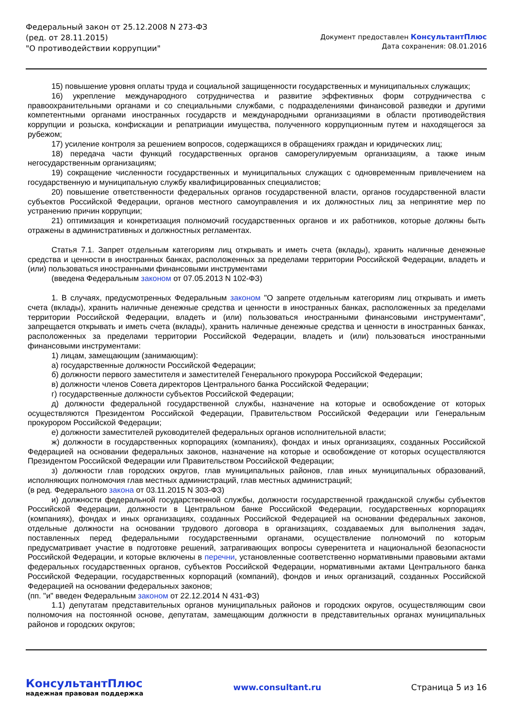Федеральный закон от 25.12.2008 N 273-ФЗ
(ред. от 28.11.2015)
"О противодействии коррупции"
Документ предоставлен КонсультантПлюс
Дата сохранения: 08.01.2016
15) повышение уровня оплаты труда и социальной защищенности государственных и муниципальных служащих;
16) укрепление международного сотрудничества и развитие эффективных форм сотрудничества с правоохранительными органами и со специальными службами, с подразделениями финансовой разведки и другими компетентными органами иностранных государств и международными организациями в области противодействия коррупции и розыска, конфискации и репатриации имущества, полученного коррупционным путем и находящегося за рубежом;
17) усиление контроля за решением вопросов, содержащихся в обращениях граждан и юридических лиц;
18) передача части функций государственных органов саморегулируемым организациям, а также иным негосударственным организациям;
19) сокращение численности государственных и муниципальных служащих с одновременным привлечением на государственную и муниципальную службу квалифицированных специалистов;
20) повышение ответственности федеральных органов государственной власти, органов государственной власти субъектов Российской Федерации, органов местного самоуправления и их должностных лиц за непринятие мер по устранению причин коррупции;
21) оптимизация и конкретизация полномочий государственных органов и их работников, которые должны быть отражены в административных и должностных регламентах.
Статья 7.1. Запрет отдельным категориям лиц открывать и иметь счета (вклады), хранить наличные денежные средства и ценности в иностранных банках, расположенных за пределами территории Российской Федерации, владеть и (или) пользоваться иностранными финансовыми инструментами
(введена Федеральным законом от 07.05.2013 N 102-ФЗ)
1. В случаях, предусмотренных Федеральным законом "О запрете отдельным категориям лиц открывать и иметь счета (вклады), хранить наличные денежные средства и ценности в иностранных банках, расположенных за пределами территории Российской Федерации, владеть и (или) пользоваться иностранными финансовыми инструментами", запрещается открывать и иметь счета (вклады), хранить наличные денежные средства и ценности в иностранных банках, расположенных за пределами территории Российской Федерации, владеть и (или) пользоваться иностранными финансовыми инструментами:
1) лицам, замещающим (занимающим):
а) государственные должности Российской Федерации;
б) должности первого заместителя и заместителей Генерального прокурора Российской Федерации;
в) должности членов Совета директоров Центрального банка Российской Федерации;
г) государственные должности субъектов Российской Федерации;
д) должности федеральной государственной службы, назначение на которые и освобождение от которых осуществляются Президентом Российской Федерации, Правительством Российской Федерации или Генеральным прокурором Российской Федерации;
е) должности заместителей руководителей федеральных органов исполнительной власти;
ж) должности в государственных корпорациях (компаниях), фондах и иных организациях, созданных Российской Федерацией на основании федеральных законов, назначение на которые и освобождение от которых осуществляются Президентом Российской Федерации или Правительством Российской Федерации;
з) должности глав городских округов, глав муниципальных районов, глав иных муниципальных образований, исполняющих полномочия глав местных администраций, глав местных администраций;
(в ред. Федерального закона от 03.11.2015 N 303-ФЗ)
и) должности федеральной государственной службы, должности государственной гражданской службы субъектов Российской Федерации, должности в Центральном банке Российской Федерации, государственных корпорациях (компаниях), фондах и иных организациях, созданных Российской Федерацией на основании федеральных законов, отдельные должности на основании трудового договора в организациях, создаваемых для выполнения задач, поставленных перед федеральными государственными органами, осуществление полномочий по которым предусматривает участие в подготовке решений, затрагивающих вопросы суверенитета и национальной безопасности Российской Федерации, и которые включены в перечни, установленные соответственно нормативными правовыми актами федеральных государственных органов, субъектов Российской Федерации, нормативными актами Центрального банка Российской Федерации, государственных корпораций (компаний), фондов и иных организаций, созданных Российской Федерацией на основании федеральных законов;
(пп. "и" введен Федеральным законом от 22.12.2014 N 431-ФЗ)
1.1) депутатам представительных органов муниципальных районов и городских округов, осуществляющим свои полномочия на постоянной основе, депутатам, замещающим должности в представительных органах муниципальных районов и городских округов;
КонсультантПлюс
надежная правовая поддержка
www.consultant.ru Страница 5 из 16